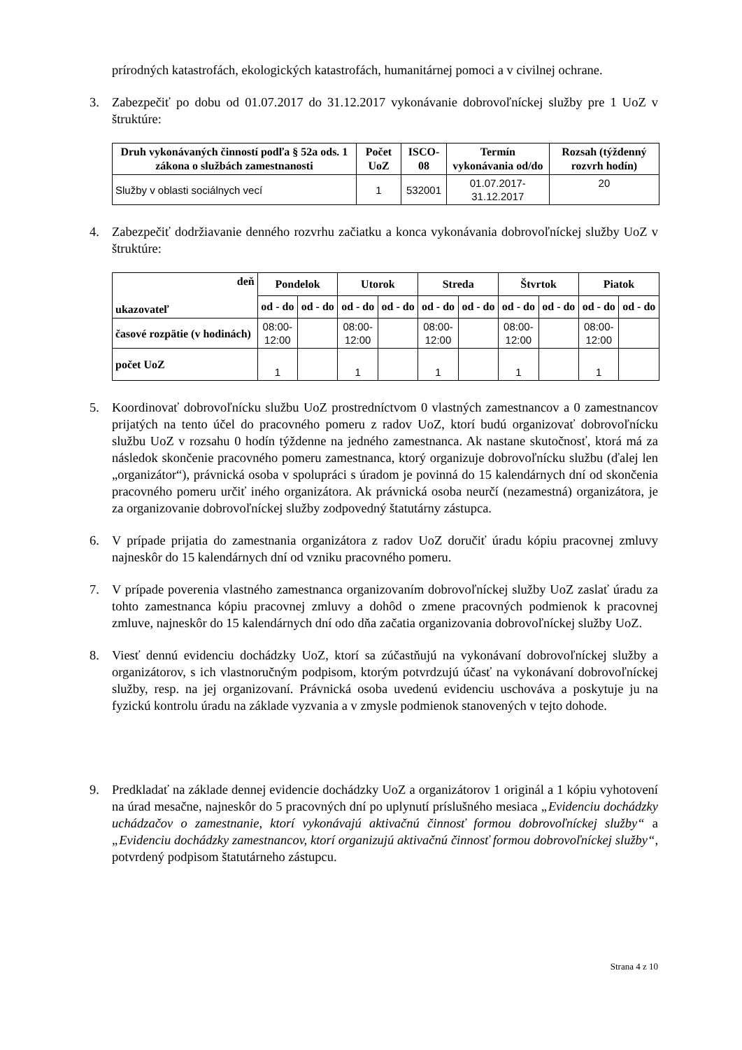prírodných katastrofách, ekologických katastrofách, humanitárnej pomoci a v civilnej ochrane.
3. Zabezpečiť po dobu od 01.07.2017 do 31.12.2017 vykonávanie dobrovoľníckej služby pre 1 UoZ v štruktúre:
| Druh vykonávaných činností podľa § 52a ods. 1 zákona o službách zamestnanosti | Počet UoZ | ISCO-08 | Termín vykonávania od/do | Rozsah (týždenný rozvrh hodín) |
| --- | --- | --- | --- | --- |
| Služby v oblasti sociálnych vecí | 1 | 532001 | 01.07.2017-31.12.2017 | 20 |
4. Zabezpečiť dodržiavanie denného rozvrhu začiatku a konca vykonávania dobrovoľníckej služby UoZ v štruktúre:
| deň ukazovateľ | Pondelok | | Utorok | | Streda | | Štvrtok | | Piatok | |
| --- | --- | --- | --- | --- | --- | --- | --- | --- | --- | --- |
| | od - do | od - do | od - do | od - do | od - do | od - do | od - do | od - do | od - do | od - do |
| časové rozpätie (v hodinách) | 08:00- 12:00 | | 08:00- 12:00 | | 08:00- 12:00 | | 08:00- 12:00 | | 08:00- 12:00 | |
| počet UoZ | 1 | | 1 | | 1 | | 1 | | 1 | |
5. Koordinovať dobrovoľnícku službu UoZ prostredníctvom 0 vlastných zamestnancov a 0 zamestnancov prijatých na tento účel do pracovného pomeru z radov UoZ, ktorí budú organizovať dobrovoľnícku službu UoZ v rozsahu 0 hodín týždenne na jedného zamestnanca. Ak nastane skutočnosť, ktorá má za následok skončenie pracovného pomeru zamestnanca, ktorý organizuje dobrovoľnícku službu (ďalej len „organizátor“), právnická osoba v spolupráci s úradom je povinná do 15 kalendárnych dní od skončenia pracovného pomeru určiť iného organizátora. Ak právnická osoba neurčí (nezamestná) organizátora, je za organizovanie dobrovoľníckej služby zodpovedný štatutárny zástupca.
6. V prípade prijatia do zamestnania organizátora z radov UoZ doručiť úradu kópiu pracovnej zmluvy najneskôr do 15 kalendárnych dní od vzniku pracovného pomeru.
7. V prípade poverenia vlastného zamestnanca organizovaním dobrovoľníckej služby UoZ zaslať úradu za tohto zamestnanca kópiu pracovnej zmluvy a dohôd o zmene pracovných podmienok k pracovnej zmluve, najneskôr do 15 kalendárnych dní odo dňa začatia organizovania dobrovoľníckej služby UoZ.
8. Viesť dennú evidenciu dochádzky UoZ, ktorí sa zúčastňujú na vykonávaní dobrovoľníckej služby a organizátorov, s ich vlastnoručným podpisom, ktorým potvrdzujú účasť na vykonávaní dobrovoľníckej služby, resp. na jej organizovaní. Právnická osoba uvedenú evidenciu uschováva a poskytuje ju na fyzickú kontrolu úradu na základe vyzvania a v zmysle podmienok stanovených v tejto dohode.
9. Predkladať na základe dennej evidencie dochádzky UoZ a organizátorov 1 originál a 1 kópiu vyhotovení na úrad mesačne, najneskôr do 5 pracovných dní po uplynutí príslušného mesiaca „Evidenciu dochádzky uchádzačov o zamestnanie, ktorí vykonávajú aktivačnú činnosť formou dobrovoľníckej služby“ a „Evidenciu dochádzky zamestnancov, ktorí organizujú aktivačnú činnosť formou dobrovoľníckej služby“, potvrdený podpisom štatutárneho zástupcu.
Strana 4 z 10